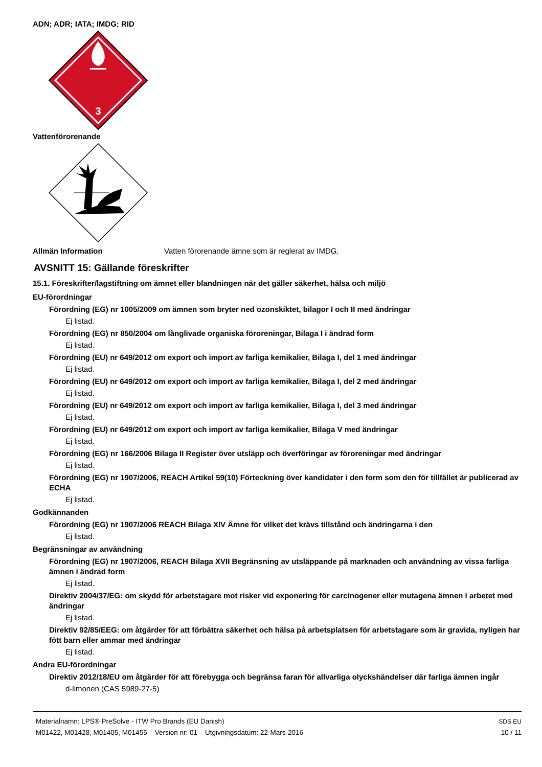ADN; ADR; IATA; IMDG; RID
3
Vattenförorenande
Allmän Information Vatten förorenande ämne som är reglerat av IMDG.
AVSNITT 15: Gällande föreskrifter
15.1. Föreskrifter/lagstiftning om ämnet eller blandningen när det gäller säkerhet, hälsa och miljö
EU-förordningar
Förordning (EG) nr 1005/2009 om ämnen som bryter ned ozonskiktet, bilagor I och II med ändringar
Ej listad.
Förordning (EG) nr 850/2004 om långlivade organiska föroreningar, Bilaga I i ändrad form
Ej listad.
Förordning (EU) nr 649/2012 om export och import av farliga kemikalier, Bilaga I, del 1 med ändringar
Ej listad.
Förordning (EU) nr 649/2012 om export och import av farliga kemikalier, Bilaga I, del 2 med ändringar
Ej listad.
Förordning (EU) nr 649/2012 om export och import av farliga kemikalier, Bilaga I, del 3 med ändringar
Ej listad.
Förordning (EU) nr 649/2012 om export och import av farliga kemikalier, Bilaga V med ändringar
Ej listad.
Förordning (EG) nr 166/2006 Bilaga II Register över utsläpp och överföringar av föroreningar med ändringar
Ej listad.
Förordning (EG) nr 1907/2006, REACH Artikel 59(10) Förteckning över kandidater i den form som den för tillfället är publicerad av ECHA
Ej listad.
Godkännanden
Förordning (EG) nr 1907/2006 REACH Bilaga XIV Ämne för vilket det krävs tillstånd och ändringarna i den
Ej listad.
Begränsningar av användning
Förordning (EG) nr 1907/2006, REACH Bilaga XVII Begränsning av utsläppande på marknaden och användning av vissa farliga ämnen i ändrad form
Ej listad.
Direktiv 2004/37/EG: om skydd för arbetstagare mot risker vid exponering för carcinogener eller mutagena ämnen i arbetet med ändringar
Ej listad.
Direktiv 92/85/EEG: om åtgärder för att förbättra säkerhet och hälsa på arbetsplatsen för arbetstagare som är gravida, nyligen har fött barn eller ammar med ändringar
Ej listad.
Andra EU-förordningar
Direktiv 2012/18/EU om åtgärder för att förebygga och begränsa faran för allvarliga olyckshändelser där farliga ämnen ingår
d-limonen (CAS 5989-27-5)
Materialnamn: LPS® PreSolve - ITW Pro Brands (EU Danish)
M01422, M01428, M01405, M01455 Version nr: 01 Utgivningsdatum: 22-Mars-2016
SDS EU
10 / 11